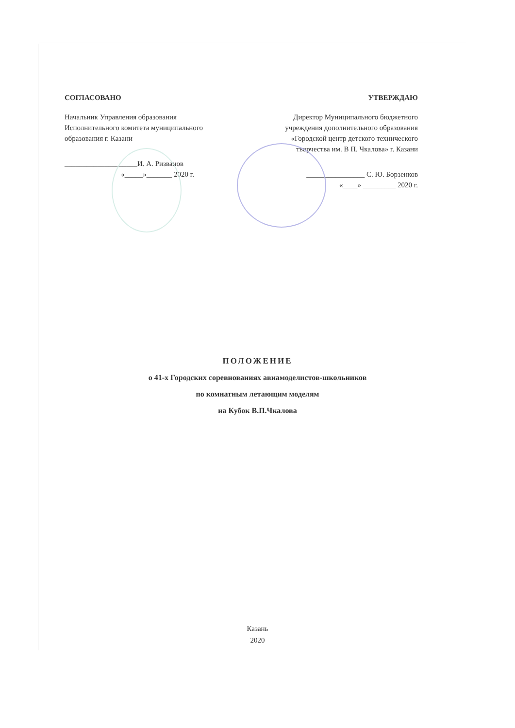СОГЛАСОВАНО
Начальник Управления образования
Исполнительного комитета муниципального
образования г. Казани
____________________И. А. Ризванов
«_____»_______ 2020 г.
УТВЕРЖДАЮ
Директор Муниципального бюджетного
учреждения дополнительного образования
«Городской центр детского технического
творчества им. В П. Чкалова» г. Казани
________________ С. Ю. Борзенков
«____» _________ 2020 г.
ПОЛОЖЕНИЕ
о 41-х Городских соревнованиях авиамоделистов-школьников
по комнатным летающим моделям
на Кубок В.П.Чкалова
Казань
2020